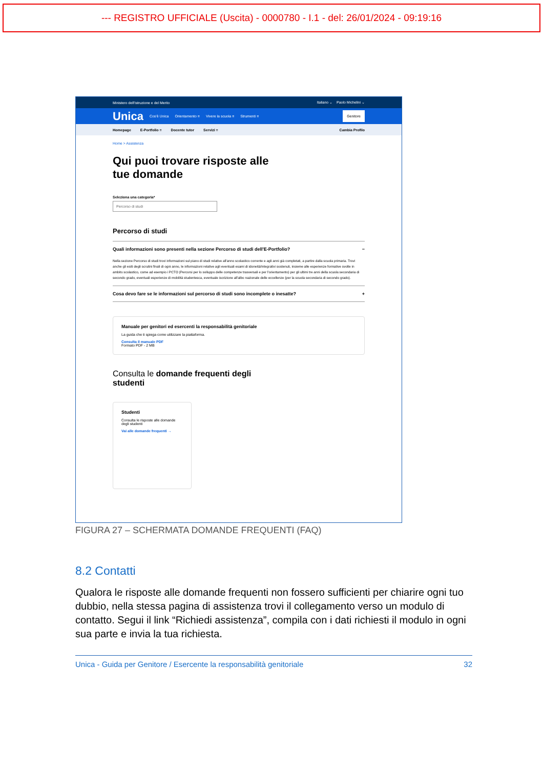--- REGISTRO UFFICIALE (Uscita) - 0000780 - I.1 - del: 26/01/2024 - 09:19:16
Ministero dell'Istruzione e del Merito Italiano ⌄ Paolo Michelini ⌄
Unica Cos'è Unica Orientamento ≡ Vivere la scuola ≡ Strumenti ≡ Genitore
Homepage E-Portfolio ≡ Docente tutor Servizi ≡ Cambia Profilo
Home > Assistenza
Qui puoi trovare risposte alle
tue domande
Seleziona una categoria*
Percorso di studi
Percorso di studi
Quali informazioni sono presenti nella sezione Percorso di studi dell'E-Portfolio? −
Nella sezione Percorso di studi trovi informazioni sul piano di studi relative all'anno scolastico corrente e agli anni già completati, a partire dalla scuola primaria. Trovi anche gli esiti degli scrutini finali di ogni anno, le informazioni relative agli eventuali esami di idoneità/integrativi sostenuti, insieme alle esperienze formative svolte in ambito scolastico, come ad esempio i PCTO (Percorsi per lo sviluppo delle competenze trasversali e per l'orientamento) per gli ultimi tre anni della scuola secondaria di secondo grado, eventuali esperienze di mobilità studentesca, eventuale iscrizione all'albo nazionale delle eccellenze (per la scuola secondaria di secondo grado).
Cosa devo fare se le informazioni sul percorso di studi sono incomplete o inesatte? +
Manuale per genitori ed esercenti la responsabilità genitoriale
La guida che ti spiega come utilizzare la piattaforma.
Consulta il manuale PDF
Formato PDF - 2 MB
Consulta le domande frequenti degli
studenti
Studenti
Consulta le risposte alle domande degli studenti
Vai alle domande frequenti →
FIGURA 27 – SCHERMATA DOMANDE FREQUENTI (FAQ)
8.2 Contatti
Qualora le risposte alle domande frequenti non fossero sufficienti per chiarire ogni tuo dubbio, nella stessa pagina di assistenza trovi il collegamento verso un modulo di contatto. Segui il link “Richiedi assistenza”, compila con i dati richiesti il modulo in ogni sua parte e invia la tua richiesta.
Unica - Guida per Genitore / Esercente la responsabilità genitoriale 32